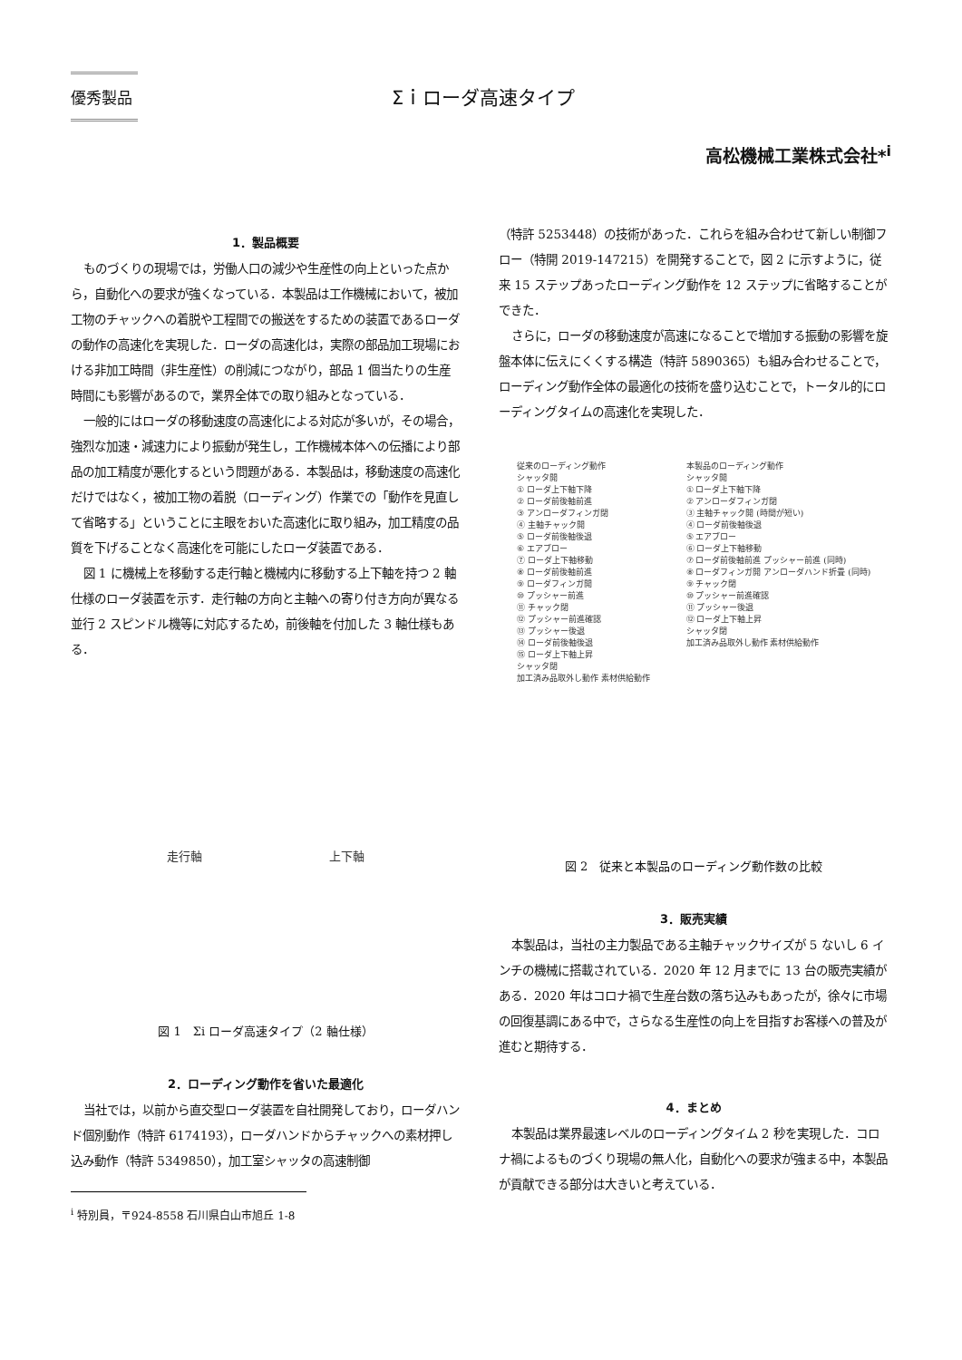優秀製品
Σｉローダ高速タイプ
高松機械工業株式会社*<sup>i</sup>
1．製品概要
ものづくりの現場では，労働人口の減少や生産性の向上といった点から，自動化への要求が強くなっている．本製品は工作機械において，被加工物のチャックへの着脱や工程間での搬送をするための装置であるローダの動作の高速化を実現した．ローダの高速化は，実際の部品加工現場における非加工時間（非生産性）の削減につながり，部品 1 個当たりの生産時間にも影響があるので，業界全体での取り組みとなっている．
一般的にはローダの移動速度の高速化による対応が多いが，その場合，強烈な加速・減速力により振動が発生し，工作機械本体への伝播により部品の加工精度が悪化するという問題がある．本製品は，移動速度の高速化だけではなく，被加工物の着脱（ローディング）作業での「動作を見直して省略する」ということに主眼をおいた高速化に取り組み，加工精度の品質を下げることなく高速化を可能にしたローダ装置である．
図 1 に機械上を移動する走行軸と機械内に移動する上下軸を持つ 2 軸仕様のローダ装置を示す．走行軸の方向と主軸への寄り付き方向が異なる並行 2 スピンドル機等に対応するため，前後軸を付加した 3 軸仕様もある．
走行軸 上下軸
図 1　Σi ローダ高速タイプ（2 軸仕様）
2．ローディング動作を省いた最適化
当社では，以前から直交型ローダ装置を自社開発しており，ローダハンド個別動作（特許 6174193），ローダハンドからチャックへの素材押し込み動作（特許 5349850），加工室シャッタの高速制御
<sup>i</sup> 特別員，〒924-8558 石川県白山市旭丘 1-8
（特許 5253448）の技術があった．これらを組み合わせて新しい制御フロー（特開 2019-147215）を開発することで，図 2 に示すように，従来 15 ステップあったローディング動作を 12 ステップに省略することができた．
さらに，ローダの移動速度が高速になることで増加する振動の影響を旋盤本体に伝えにくくする構造（特許 5890365）も組み合わせることで，ローディング動作全体の最適化の技術を盛り込むことで，トータル的にローディングタイムの高速化を実現した．
従来のローディング動作
シャッタ開
① ローダ上下軸下降
② ローダ前後軸前進
③ アンローダフィンガ閉
④ 主軸チャック開
⑤ ローダ前後軸後退
⑥ エアブロー
⑦ ローダ上下軸移動
⑧ ローダ前後軸前進
⑨ ローダフィンガ開
⑩ プッシャー前進
⑪ チャック閉
⑫ プッシャー前進確認
⑬ プッシャー後退
⑭ ローダ前後軸後退
⑮ ローダ上下軸上昇
シャッタ閉
加工済み品取外し動作 素材供給動作
本製品のローディング動作
シャッタ開
① ローダ上下軸下降
② アンローダフィンガ閉
③ 主軸チャック開 (時間が短い)
④ ローダ前後軸後退
⑤ エアブロー
⑥ ローダ上下軸移動
⑦ ローダ前後軸前進 プッシャー前進 (同時)
⑧ ローダフィンガ開 アンローダハンド折畳 (同時)
⑨ チャック閉
⑩ プッシャー前進確認
⑪ プッシャー後退
⑫ ローダ上下軸上昇
シャッタ閉
加工済み品取外し動作 素材供給動作
図 2　従来と本製品のローディング動作数の比較
3．販売実績
本製品は，当社の主力製品である主軸チャックサイズが 5 ないし 6 インチの機械に搭載されている．2020 年 12 月までに 13 台の販売実績がある．2020 年はコロナ禍で生産台数の落ち込みもあったが，徐々に市場の回復基調にある中で，さらなる生産性の向上を目指すお客様への普及が進むと期待する．
4．まとめ
本製品は業界最速レベルのローディングタイム 2 秒を実現した．コロナ禍によるものづくり現場の無人化，自動化への要求が強まる中，本製品が貢献できる部分は大きいと考えている．